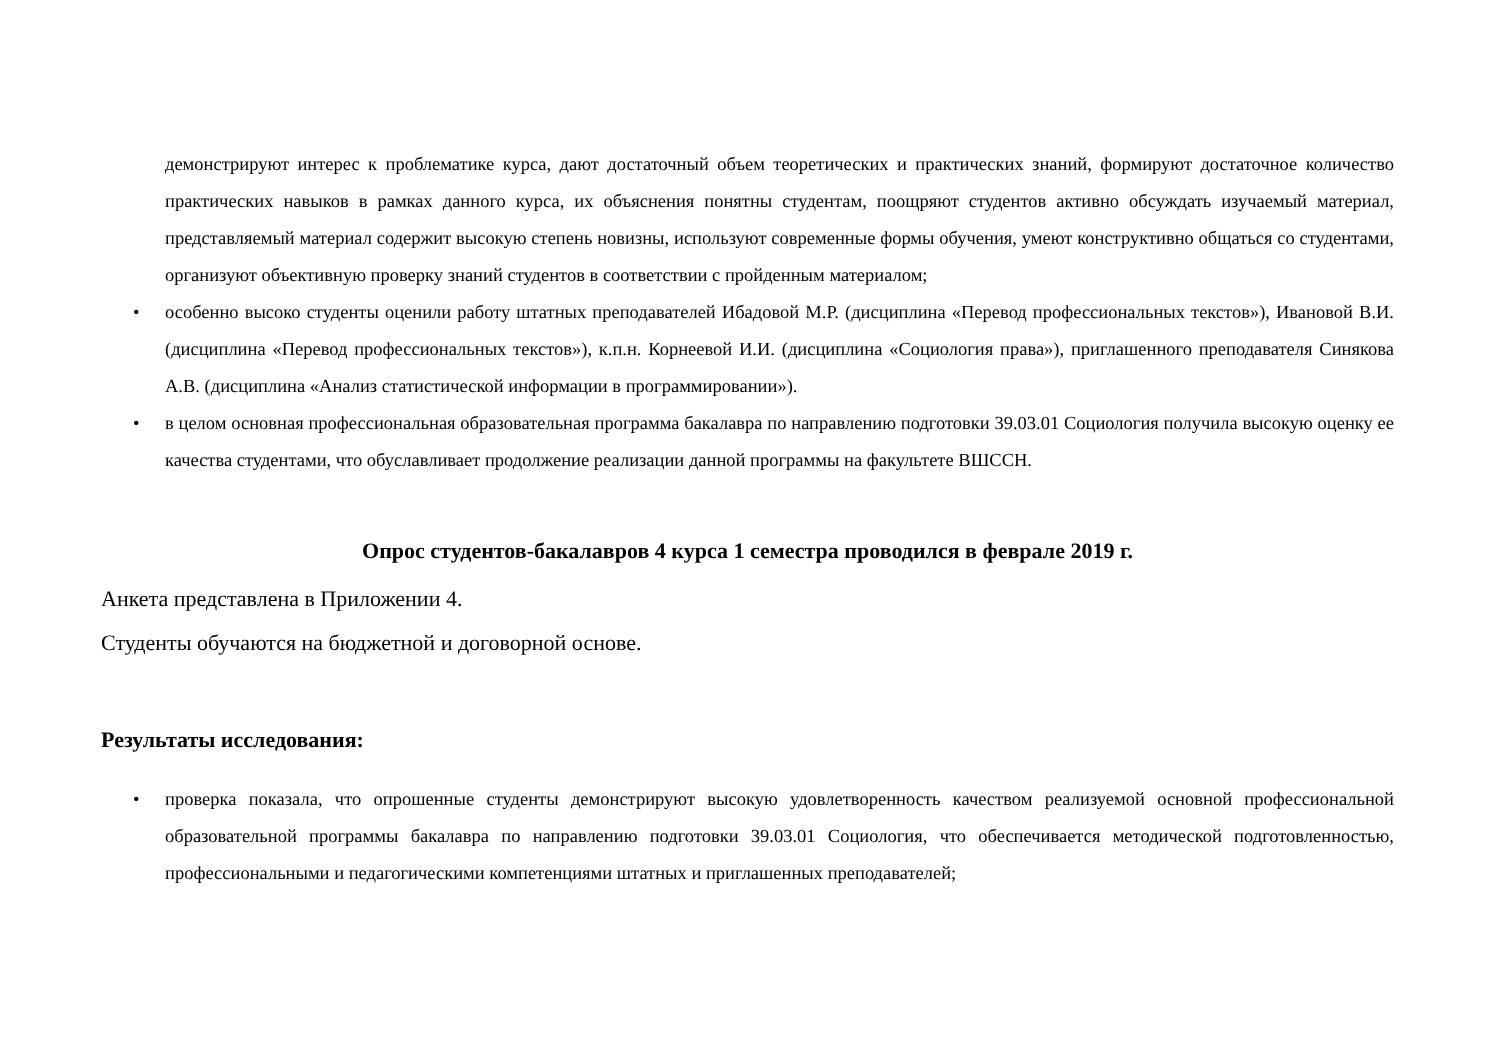демонстрируют интерес к проблематике курса, дают достаточный объем теоретических и практических знаний, формируют достаточное количество практических навыков в рамках данного курса, их объяснения понятны студентам, поощряют студентов активно обсуждать изучаемый материал, представляемый материал содержит высокую степень новизны, используют современные формы обучения, умеют конструктивно общаться со студентами, организуют объективную проверку знаний студентов в соответствии с пройденным материалом;
• особенно высоко студенты оценили работу штатных преподавателей Ибадовой М.Р. (дисциплина «Перевод профессиональных текстов»), Ивановой В.И. (дисциплина «Перевод профессиональных текстов»), к.п.н. Корнеевой И.И. (дисциплина «Социология права»), приглашенного преподавателя Синякова А.В. (дисциплина «Анализ статистической информации в программировании»).
• в целом основная профессиональная образовательная программа бакалавра по направлению подготовки 39.03.01 Социология получила высокую оценку ее качества студентами, что обуславливает продолжение реализации данной программы на факультете ВШССН.
Опрос студентов-бакалавров 4 курса 1 семестра проводился в феврале 2019 г.
Анкета представлена в Приложении 4.
Студенты обучаются на бюджетной и договорной основе.
Результаты исследования:
• проверка показала, что опрошенные студенты демонстрируют высокую удовлетворенность качеством реализуемой основной профессиональной образовательной программы бакалавра по направлению подготовки 39.03.01 Социология, что обеспечивается методической подготовленностью, профессиональными и педагогическими компетенциями штатных и приглашенных преподавателей;